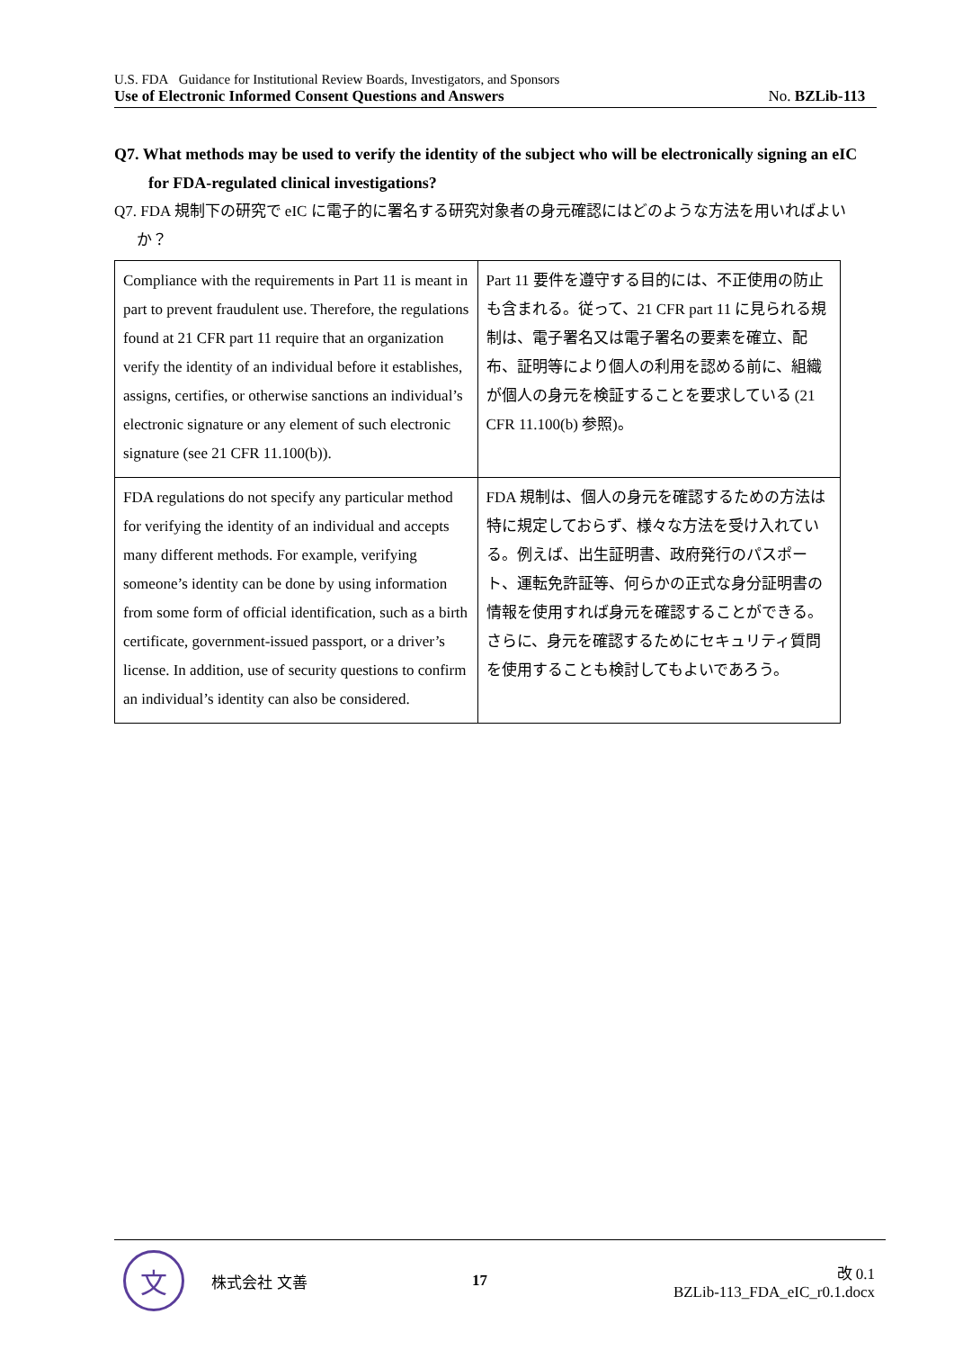U.S. FDA Guidance for Institutional Review Boards, Investigators, and Sponsors
Use of Electronic Informed Consent Questions and Answers No. BZLib-113
Q7. What methods may be used to verify the identity of the subject who will be electronically signing an eIC for FDA-regulated clinical investigations?
Q7. FDA 規制下の研究で eIC に電子的に署名する研究対象者の身元確認にはどのような方法を用いればよいか？
| Compliance with the requirements in Part 11 is meant in part to prevent fraudulent use. Therefore, the regulations found at 21 CFR part 11 require that an organization verify the identity of an individual before it establishes, assigns, certifies, or otherwise sanctions an individual’s electronic signature or any element of such electronic signature (see 21 CFR 11.100(b)). | Part 11 要件を遵守する目的には、不正使用の防止も含まれる。従って、21 CFR part 11 に見られる規制は、電子署名又は電子署名の要素を確立、配布、証明等により個人の利用を認める前に、組織が個人の身元を検証することを要求している (21 CFR 11.100(b) 参照)。 |
| FDA regulations do not specify any particular method for verifying the identity of an individual and accepts many different methods. For example, verifying someone’s identity can be done by using information from some form of official identification, such as a birth certificate, government-issued passport, or a driver’s license. In addition, use of security questions to confirm an individual’s identity can also be considered. | FDA 規制は、個人の身元を確認するための方法は特に規定しておらず、様々な方法を受け入れている。例えば、出生証明書、政府発行のパスポート、運転免許証等、何らかの正式な身分証明書の情報を使用すれば身元を確認することができる。さらに、身元を確認するためにセキュリティ質問を使用することも検討してもよいであろう。 |
文
株式会社 文善 17
改 0.1
BZLib-113_FDA_eIC_r0.1.docx